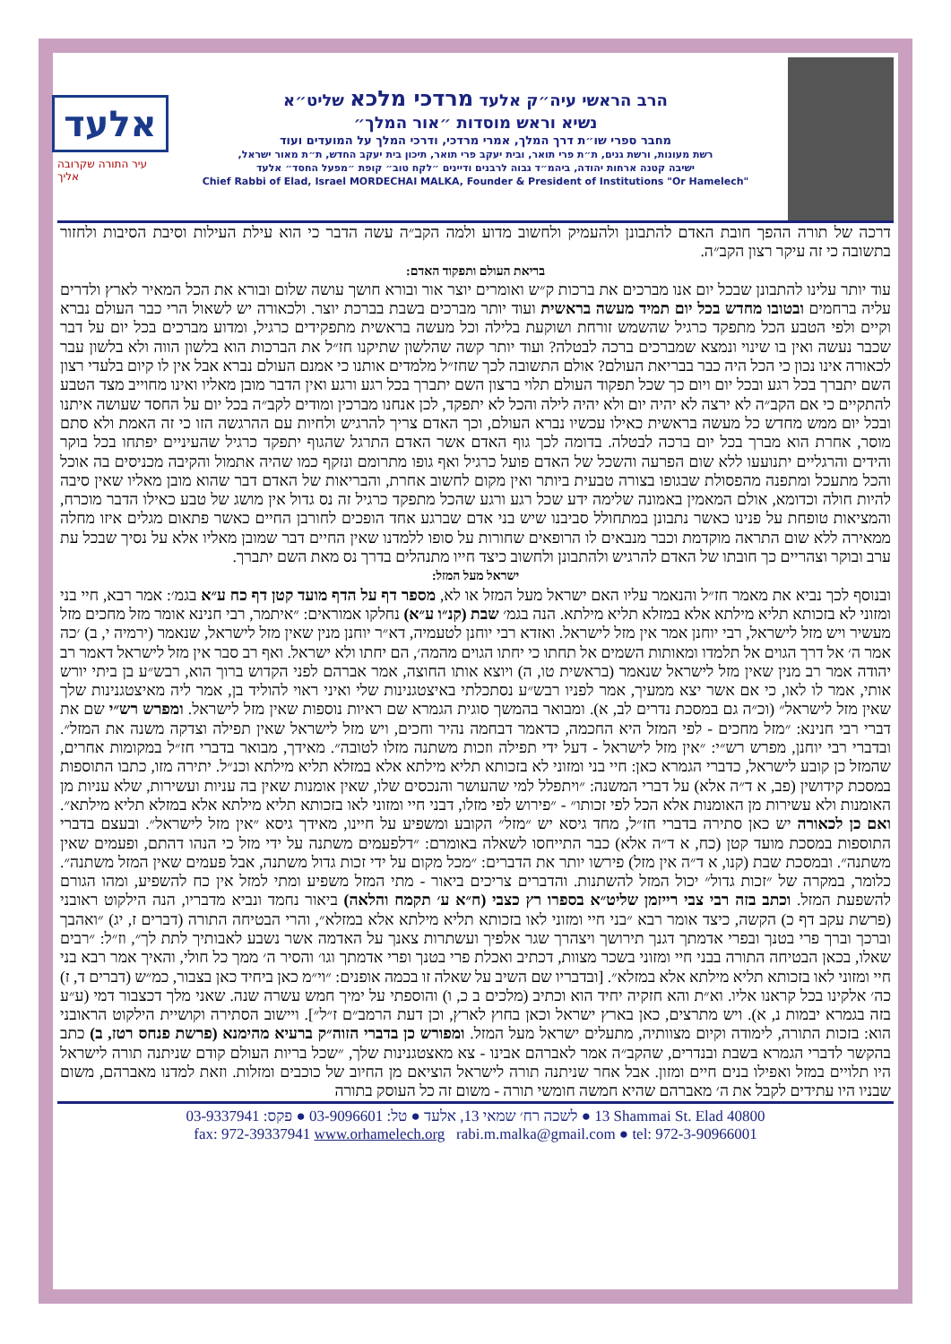אלעד
עיר התורה שקרובה אליך
הרב הראשי עיה״ק אלעד מרדכי מלכא שליט״א
נשיא וראש מוסדות ״אור המלך״
מחבר ספרי שו״ת דרך המלך, אמרי מרדכי, ודרכי המלך על המועדים ועוד
רשת מעונות, ורשת גנים, ת״ת פרי תואר, ובית יעקב פרי תואר, תיכון בית יעקב החדש, ת״ת מאור ישראל,
ישיבה קטנה ארחות יהודה, ביהמ״ד גבוה לרבנים ודיינים ״לקח טוב״ קופת ״מפעל החסד״ אלעד
Chief Rabbi of Elad, Israel MORDECHAI MALKA, Founder & President of Institutions "Or Hamelech"
דרכה של תורה ההפך חובת האדם להתבונן ולהעמיק ולחשוב מדוע ולמה הקב״ה עשה הדבר כי הוא עילת העילות וסיבת הסיבות ולחזור בתשובה כי זה עיקר רצון הקב״ה.
בריאת העולם ותפקוד האדם:
עוד יותר עלינו להתבונן שבכל יום אנו מברכים את ברכות ק״ש ואומרים יוצר אור ובורא חושך עושה שלום ובורא את הכל המאיר לארץ ולדרים עליה ברחמים ובטובו מחדש בכל יום תמיד מעשה בראשית ועוד יותר מברכים בשבת בברכת יוצר. ולכאורה יש לשאול הרי כבר העולם נברא וקיים ולפי הטבע הכל מתפקד כרגיל שהשמש זורחת ושוקעת בלילה וכל מעשה בראשית מתפקידים כרגיל, ומדוע מברכים בכל יום על דבר שכבר נעשה ואין בו שינוי ונמצא שמברכים ברכה לבטלה? ועוד יותר קשה שהלשון שתיקנו חז״ל את הברכות הוא בלשון הווה ולא בלשון עבר לכאורה אינו נכון כי הכל היה כבר בבריאת העולם? אולם התשובה לכך שחז״ל מלמדים אותנו כי אמנם העולם נברא אבל אין לו קיום בלעדי רצון השם יתברך בכל רגע ובכל יום ויום כך שכל תפקוד העולם תלוי ברצון השם יתברך בכל רגע ורגע ואין הדבר מובן מאליו ואינו מחוייב מצד הטבע להתקיים כי אם הקב״ה לא ירצה לא יהיה יום ולא יהיה לילה והכל לא יתפקד, לכן אנחנו מברכין ומודים לקב״ה בכל יום על החסד שעושה איתנו ובכל יום ממש מחדש כל מעשה בראשית כאילו עכשיו נברא העולם, וכך האדם צריך להרגיש ולחיות עם ההרגשה הזו כי זה האמת ולא סתם מוסר, אחרת הוא מברך בכל יום ברכה לבטלה. בדומה לכך גוף האדם אשר האדם התרגל שהגוף יתפקד כרגיל שהעיניים יפתחו בכל בוקר והידים והרגליים יתנועעו ללא שום הפרעה והשכל של האדם פועל כרגיל ואף גופו מתרומם ונזקף כמו שהיה אתמול והקיבה מכניסים בה אוכל והכל מתעכל ומתפנה מהפסולת שבגופו בצורה טבעית ביותר ואין מקום לחשוב אחרת, והבריאות של האדם דבר שהוא מובן מאליו שאין סיבה להיות חולה וכדומא, אולם המאמין באמונה שלימה ידע שכל רגע ורגע שהכל מתפקד כרגיל זה נס גדול אין מושג של טבע כאילו הדבר מוכרח, והמציאות טופחת על פנינו כאשר נתבונן במתחולל סביבנו שיש בני אדם שברגע אחד הופכים לחורבן החיים כאשר פתאום מגלים איזו מחלה ממאירה ללא שום התראה מוקדמת וכבר מנבאים לו הרופאים שחורות על סופו ללמדנו שאין החיים דבר שמובן מאליו אלא על נסיך שבכל עת ערב ובוקר וצהריים כך חובתו של האדם להרגיש ולהתבונן ולחשוב כיצד חייו מתנהלים בדרך נס מאת השם יתברך.
ישראל מעל המזל:
ובנוסף לכך נביא את מאמר חז״ל והנאמר עליו האם ישראל מעל המזל או לא, מספר דף על הדף מועד קטן דף כח ע״א בגמ׳: אמר רבא, חיי בני ומזוני לא בזכותא תליא מילתא אלא במזלא תליא מילתא. הנה בגמ׳ שבת (קנ״ו ע״א) נחלקו אמוראים: ״איתמר, רבי חנינא אומר מזל מחכים מזל מעשיר ויש מזל לישראל, רבי יוחנן אמר אין מזל לישראל. ואזדא רבי יוחנן לטעמיה, דא״ר יוחנן מנין שאין מזל לישראל, שנאמר (ירמיה י, ב) ׳כה אמר ה׳ אל דרך הגוים אל תלמדו ומאותות השמים אל תחתו כי יחתו הגוים מהמה׳, הם יחתו ולא ישראל. ואף רב סבר אין מזל לישראל דאמר רב יהודה אמר רב מנין שאין מזל לישראל שנאמר (בראשית טו, ה) ויוצא אותו החוצה, אמר אברהם לפני הקדוש ברוך הוא, רבש״ע בן ביתי יורש אותי, אמר לו לאו, כי אם אשר יצא ממעיך, אמר לפניו רבש״ע נסתכלתי באיצטגנינות שלי ואיני ראוי להוליד בן, אמר ליה מאיצטגנינות שלך שאין מזל לישראל״ (וכ״ה גם במסכת נדרים לב, א). ומבואר בהמשך סוגית הגמרא שם ראיות נוספות שאין מזל לישראל. ומפרש רש״י שם את דברי רבי חנינא: ״מזל מחכים - לפי המזל היא החכמה, כדאמר דבחמה נהיר וחכים, ויש מזל לישראל שאין תפילה וצדקה משנה את המזל״. ובדברי רבי יוחנן, מפרש רש״י: ״אין מזל לישראל - דעל ידי תפילה וזכות משתנה מזלו לטובה״. מאידך, מבואר בדברי חז״ל במקומות אחרים, שהמזל כן קובע לישראל, כדברי הגמרא כאן: חיי בני ומזוני לא בזכותא תליא מילתא אלא במזלא תליא מילתא וכנ״ל. יתירה מזו, כתבו התוספות במסכת קידושין (פב, א ד״ה אלא) על דברי המשנה: ״ויתפלל למי שהעושר והנכסים שלו, שאין אומנות שאין בה עניות ועשירות, שלא עניות מן האומנות ולא עשירות מן האומנות אלא הכל לפי זכותו״ - ״פירוש לפי מזלו, דבני חיי ומזוני לאו בזכותא תליא מילתא אלא במזלא תליא מילתא״. ואם כן לכאורה יש כאן סתירה בדברי חז״ל, מחד גיסא יש ״מזל״ הקובע ומשפיע על חיינו, מאידך גיסא ״אין מזל לישראל״. ובעצם בדברי התוספות במסכת מועד קטן (כח, א ד״ה אלא) כבר התייחסו לשאלה באומרם: ״דלפעמים משתנה על ידי מזל כי הנהו דהתם, ופעמים שאין משתנה״. ובמסכת שבת (קנו, א ד״ה אין מזל) פירשו יותר את הדברים: ״מכל מקום על ידי זכות גדול משתנה, אבל פעמים שאין המזל משתנה״. כלומר, במקרה של ״זכות גדול״ יכול המזל להשתנות. והדברים צריכים ביאור - מתי המזל משפיע ומתי למזל אין כח להשפיע, ומהו הגורם להשפעת המזל. וכתב בזה רבי צבי רייזמן שליט״א בספרו רץ כצבי (ח״א ע׳ תקמח והלאה) ביאור נחמד ונביא מדבריו, הנה הילקוט ראובני (פרשת עקב דף כ) הקשה, כיצד אומר רבא ״בני חיי ומזוני לאו בזכותא תליא מילתא אלא במזלא״, והרי הבטיחה התורה (דברים ז, יג) ״ואהבך וברכך וברך פרי בטנך ובפרי אדמתך דגנך תירושך ויצהרך שגר אלפיך ועשתרות צאנך על האדמה אשר נשבע לאבותיך לתת לך״, וז״ל: ״רבים שאלו, בכאן הבטיחה התורה בבני חיי ומזוני בשכר מצוות, דכתיב ואכלת פרי בטנך ופרי אדמתך וגו׳ והסיר ה׳ ממך כל חולי, והאיך אמר רבא בני חיי ומזוני לאו בזכותא תליא מילתא אלא במזלא״. [ובדבריו שם השיב על שאלה זו בכמה אופנים: ״וי״מ כאן ביחיד כאן בצבור, כמ״ש (דברים ד, ז) כה׳ אלקינו בכל קראנו אליו. וא״ת והא חזקיה יחיד הוא וכתיב (מלכים ב כ, ו) והוספתי על ימיך חמש עשרה שנה. שאני מלך דכצבור דמי (ע״ע בזה בגמרא יבמות נ, א). ויש מתרצים, כאן בארץ ישראל וכאן בחוץ לארץ, וכן דעת הרמב״ם ז״ל״]. ויישוב הסתירה וקושיית הילקוט הראובני הוא: בזכות התורה, לימודה וקיום מצוותיה, מתעלים ישראל מעל המזל. ומפורש כן בדברי הזוה״ק ברעיא מהימנא (פרשת פנחס רטז, ב) כתב בהקשר לדברי הגמרא בשבת ובנדרים, שהקב״ה אמר לאברהם אבינו - צא מאצטגנינות שלך, ״שכל בריות העולם קודם שניתנה תורה לישראל היו תלויים במזל ואפילו בנים חיים ומזון. אבל אחר שניתנה תורה לישראל הוציאם מן החיוב של כוכבים ומזלות. וזאת למדנו מאברהם, משום שבניו היו עתידים לקבל את ה׳ מאברהם שהיא חמשה חומשי תורה - משום זה כל העוסק בתורה
לשכה רח׳ שמאי 13, אלעד ● טל: 03-9096601 ● פקס: 03-9337941 ● 13 Shammai St. Elad 40800
fax: 972-39337941 www.orhamelech.org rabi.m.malka@gmail.com ● tel: 972-3-90966001